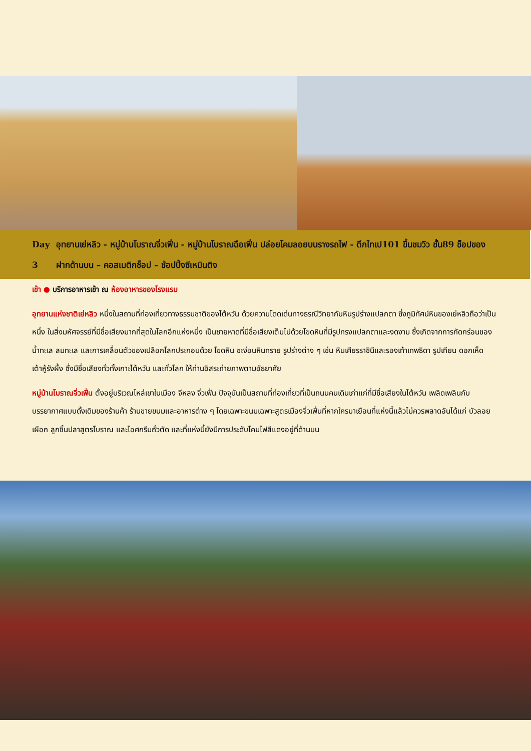Day 3 อุทยานเย่หลิว - หมู่บ้านโบราณจิ่วเฟิ่น - หมู่บ้านโบราณฉือเฟิ่น ปล่อยโคมลอยบนรางรถไฟ - ตึกไทเป101 ขึ้นชมวิว ชั้น89 ช็อปของฝากด้านบน – คอสเมติกช็อป – ช้อปปิ้งซีเหมินติง
เช้า ● บริการอาหารเช้า ณ ห้องอาหารของโรงแรม
อุทยานแห่งชาติเย่หลิว หนึ่งในสถานที่ท่องเที่ยวทางธรรมชาติของไต้หวัน ด้วยความโดดเด่นทางธรณีวิทยากับหินรูปร่างแปลกตา ซึ่งภูมิทัศน์หินของเย่หลิวถือว่าเป็นหนึ่ง ในสิ่งมหัศจรรย์ที่มีชื่อเสียงมากที่สุดในโลกอีกแห่งหนึ่ง เป็นชายหาดที่มีชื่อเสียงเต็มไปด้วยโขดหินที่มีรูปทรงแปลกตาและงดงาม ซึ่งเกิดจากการกัดกร่อนของน้ำทะเล ลมทะเล และการเคลื่อนตัวของเปลือกโลกประกอบด้วย โขดหิน ชะง่อนหินทราย รูปร่างต่าง ๆ เช่น หินเศียรราชินีและรองเท้าเทพธิดา รูปเทียน ดอกเห็ด เต้าหู้รังผึ้ง ซึ่งมีชื่อเสียงทั่วทั้งเกาะไต้หวัน และทั่วโลก ให้ท่านอิสระถ่ายภาพตามอัธยาศัย
หมู่บ้านโบราณจิ่วเฟิ่น ตั้งอยู่บริเวณไหล่เขาในเมือง จีหลง จิ่วเฟิ่น ปัจจุบันเป็นสถานที่ท่องเที่ยวที่เป็นถนนคนเดินเก่าแก่ที่มีชื่อเสียงในไต้หวัน เพลิดเพลินกับบรรยากาศแบบดั้งเดิมของร้านค้า ร้านขายขนมและอาหารต่าง ๆ โดยเฉพาะขนมเฉพาะสูตรเมืองจิ่วเฟิ่นที่หากใครมาเยือนที่แห่งนี้แล้วไม่ควรพลาดอันได้แก่ บัวลอยเผือก ลูกชิ้นปลาสูตรโบราณ และไอศกรีมถั่วตัด และที่แห่งนี้ยังมีการประดับโคมไฟสีแดงอยู่ที่ด้านบน